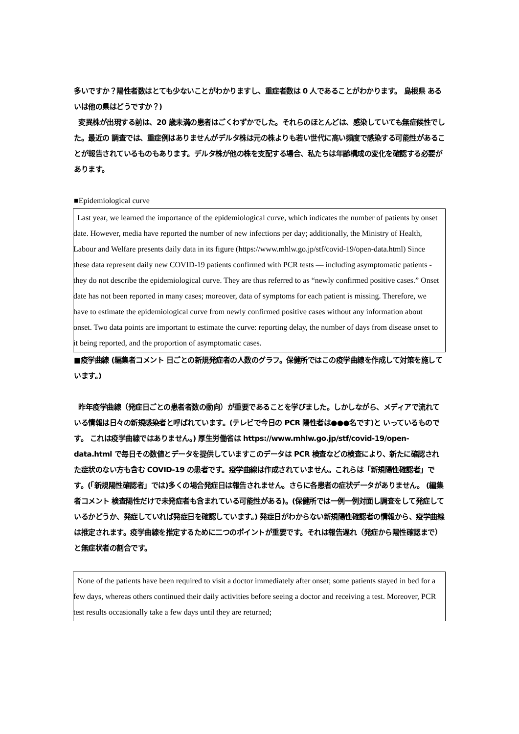多いですか？陽性者数はとても少ないことがわかりますし、重症者数は 0 人であることがわかります。 島根県 あるいは他の県はどうですか？)
変異株が出現する前は、20 歳未満の患者はごくわずかでした。それらのほとんどは、感染していても無症候性でした。最近の 調査では、重症例はありませんがデルタ株は元の株よりも若い世代に高い頻度で感染する可能性があることが報告されているものもあります。デルタ株が他の株を支配する場合、私たちは年齢構成の変化を確認する必要があります。
■Epidemiological curve
Last year, we learned the importance of the epidemiological curve, which indicates the number of patients by onset date. However, media have reported the number of new infections per day; additionally, the Ministry of Health, Labour and Welfare presents daily data in its figure (https://www.mhlw.go.jp/stf/covid-19/open-data.html) Since these data represent daily new COVID-19 patients confirmed with PCR tests — including asymptomatic patients -they do not describe the epidemiological curve. They are thus referred to as “newly confirmed positive cases.” Onset date has not been reported in many cases; moreover, data of symptoms for each patient is missing. Therefore, we have to estimate the epidemiological curve from newly confirmed positive cases without any information about onset. Two data points are important to estimate the curve: reporting delay, the number of days from disease onset to it being reported, and the proportion of asymptomatic cases.
■疫学曲線 (編集者コメント 日ごとの新規発症者の人数のグラフ。保健所ではこの疫学曲線を作成して対策を施しています。)
昨年疫学曲線（発症日ごとの患者者数の動向）が重要であることを学びました。しかしながら、メディアで流れている情報は日々の新規感染者と呼ばれています。(テレビで今日の PCR 陽性者は●●●名です)と いっているものです。 これは疫学曲線ではありません。) 厚生労働省は https://www.mhlw.go.jp/stf/covid-19/open-data.html で毎日その数値とデータを提供していますこのデータは PCR 検査などの検査により、新たに確認された症状のない方も含む COVID-19 の患者です。疫学曲線は作成されていません。これらは「新規陽性確認者」です。(「新規陽性確認者」では)多くの場合発症日は報告されません。さらに各患者の症状データがありません。 (編集者コメント 検査陽性だけで未発症者も含まれている可能性がある)。(保健所では一例一例対面し調査をして発症しているかどうか、発症していれば発症日を確認しています。) 発症日がわからない新規陽性確認者の情報から、疫学曲線は推定されます。疫学曲線を推定するために二つのポイントが重要です。それは報告遅れ（発症から陽性確認まで）と無症状者の割合です。
None of the patients have been required to visit a doctor immediately after onset; some patients stayed in bed for a few days, whereas others continued their daily activities before seeing a doctor and receiving a test. Moreover, PCR test results occasionally take a few days until they are returned;